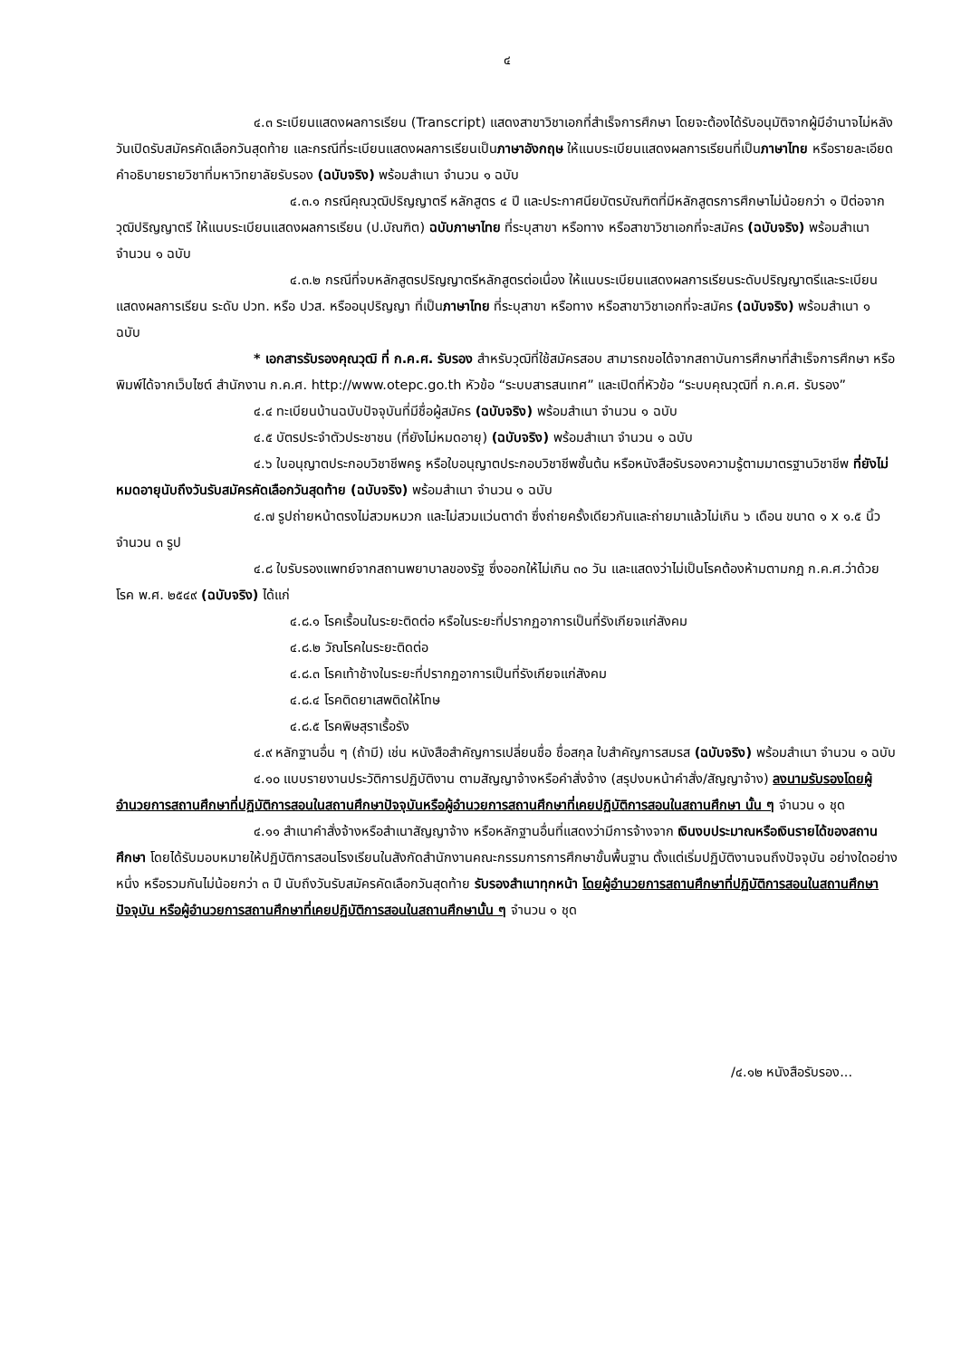๔
๔.๓ ระเบียนแสดงผลการเรียน (Transcript) แสดงสาขาวิชาเอกที่สำเร็จการศึกษา โดยจะต้องได้รับอนุมัติจากผู้มีอำนาจไม่หลังวันเปิดรับสมัครคัดเลือกวันสุดท้าย และกรณีที่ระเบียนแสดงผลการเรียนเป็นภาษาอังกฤษ ให้แนบระเบียนแสดงผลการเรียนที่เป็นภาษาไทย หรือรายละเอียดคำอธิบายรายวิชาที่มหาวิทยาลัยรับรอง (ฉบับจริง) พร้อมสำเนา จำนวน ๑ ฉบับ
๔.๓.๑ กรณีคุณวุฒิปริญญาตรี หลักสูตร ๔ ปี และประกาศนียบัตรบัณฑิตที่มีหลักสูตรการศึกษาไม่น้อยกว่า ๑ ปีต่อจากวุฒิปริญญาตรี ให้แนบระเบียนแสดงผลการเรียน (ป.บัณฑิต) ฉบับภาษาไทย ที่ระบุสาขา หรือทาง หรือสาขาวิชาเอกที่จะสมัคร (ฉบับจริง) พร้อมสำเนา จำนวน ๑ ฉบับ
๔.๓.๒ กรณีที่จบหลักสูตรปริญญาตรีหลักสูตรต่อเนื่อง ให้แนบระเบียนแสดงผลการเรียนระดับปริญญาตรีและระเบียนแสดงผลการเรียน ระดับ ปวท. หรือ ปวส. หรืออนุปริญญา ที่เป็นภาษาไทย ที่ระบุสาขา หรือทาง หรือสาขาวิชาเอกที่จะสมัคร (ฉบับจริง) พร้อมสำเนา ๑ ฉบับ
* เอกสารรับรองคุณวุฒิ ที่ ก.ค.ศ. รับรอง สำหรับวุฒิที่ใช้สมัครสอบ สามารถขอได้จากสถาบันการศึกษาที่สำเร็จการศึกษา หรือพิมพ์ได้จากเว็บไซต์ สำนักงาน ก.ค.ศ. http://www.otepc.go.th หัวข้อ “ระบบสารสนเทศ” และเปิดที่หัวข้อ “ระบบคุณวุฒิที่ ก.ค.ศ. รับรอง”
๔.๔ ทะเบียนบ้านฉบับปัจจุบันที่มีชื่อผู้สมัคร (ฉบับจริง) พร้อมสำเนา จำนวน ๑ ฉบับ
๔.๕ บัตรประจำตัวประชาชน (ที่ยังไม่หมดอายุ) (ฉบับจริง) พร้อมสำเนา จำนวน ๑ ฉบับ
๔.๖ ใบอนุญาตประกอบวิชาชีพครู หรือใบอนุญาตประกอบวิชาชีพชั้นต้น หรือหนังสือรับรองความรู้ตามมาตรฐานวิชาชีพ ที่ยังไม่หมดอายุนับถึงวันรับสมัครคัดเลือกวันสุดท้าย (ฉบับจริง) พร้อมสำเนา จำนวน ๑ ฉบับ
๔.๗ รูปถ่ายหน้าตรงไม่สวมหมวก และไม่สวมแว่นตาดำ ซึ่งถ่ายครั้งเดียวกันและถ่ายมาแล้วไม่เกิน ๖ เดือน ขนาด ๑ x ๑.๕ นิ้ว จำนวน ๓ รูป
๔.๘ ใบรับรองแพทย์จากสถานพยาบาลของรัฐ ซึ่งออกให้ไม่เกิน ๓๐ วัน และแสดงว่าไม่เป็นโรคต้องห้ามตามกฎ ก.ค.ศ.ว่าด้วยโรค พ.ศ. ๒๕๔๙ (ฉบับจริง) ได้แก่
๔.๘.๑ โรคเรื้อนในระยะติดต่อ หรือในระยะที่ปรากฏอาการเป็นที่รังเกียจแก่สังคม
๔.๘.๒ วัณโรคในระยะติดต่อ
๔.๘.๓ โรคเท้าช้างในระยะที่ปรากฏอาการเป็นที่รังเกียจแก่สังคม
๔.๘.๔ โรคติดยาเสพติดให้โทษ
๔.๘.๕ โรคพิษสุราเรื้อรัง
๔.๙ หลักฐานอื่น ๆ (ถ้ามี) เช่น หนังสือสำคัญการเปลี่ยนชื่อ ชื่อสกุล ใบสำคัญการสมรส (ฉบับจริง) พร้อมสำเนา จำนวน ๑ ฉบับ
๔.๑๐ แบบรายงานประวัติการปฏิบัติงาน ตามสัญญาจ้างหรือคำสั่งจ้าง (สรุปงบหน้าคำสั่ง/สัญญาจ้าง) ลงนามรับรองโดยผู้อำนวยการสถานศึกษาที่ปฏิบัติการสอนในสถานศึกษาปัจจุบันหรือผู้อำนวยการสถานศึกษาที่เคยปฏิบัติการสอนในสถานศึกษา นั้น ๆ จำนวน ๑ ชุด
๔.๑๑ สำเนาคำสั่งจ้างหรือสำเนาสัญญาจ้าง หรือหลักฐานอื่นที่แสดงว่ามีการจ้างจาก เงินงบประมาณหรือเงินรายได้ของสถานศึกษา โดยได้รับมอบหมายให้ปฏิบัติการสอนโรงเรียนในสังกัดสำนักงานคณะกรรมการการศึกษาขั้นพื้นฐาน ตั้งแต่เริ่มปฏิบัติงานจนถึงปัจจุบัน อย่างใดอย่างหนึ่ง หรือรวมกันไม่น้อยกว่า ๓ ปี นับถึงวันรับสมัครคัดเลือกวันสุดท้าย รับรองสำเนาทุกหน้า โดยผู้อำนวยการสถานศึกษาที่ปฏิบัติการสอนในสถานศึกษาปัจจุบัน หรือผู้อำนวยการสถานศึกษาที่เคยปฏิบัติการสอนในสถานศึกษานั้น ๆ จำนวน ๑ ชุด
/๔.๑๒ หนังสือรับรอง...